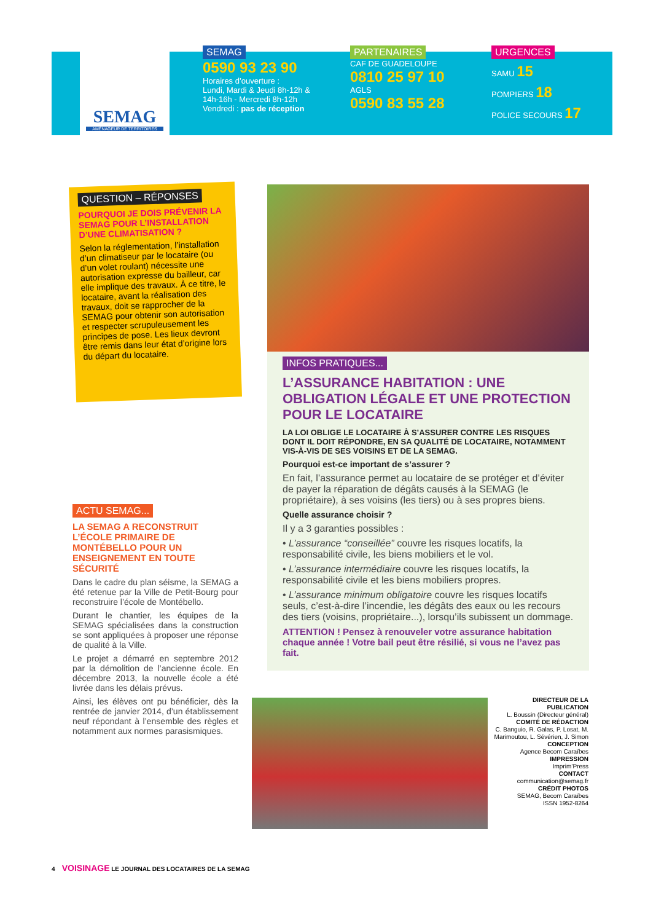SEMAG
AMÉNAGEUR DE TERRITOIRES
SEMAG
0590 93 23 90
Horaires d’ouverture :
Lundi, Mardi & Jeudi 8h-12h & 14h-16h - Mercredi 8h-12h
Vendredi : pas de réception
PARTENAIRES
CAF DE GUADELOUPE
0810 25 97 10
AGLS
0590 83 55 28
URGENCES
SAMU 15
POMPIERS 18
POLICE SECOURS 17
QUESTION – RÉPONSES
POURQUOI JE DOIS PRÉVENIR LA SEMAG POUR L’INSTALLATION D’UNE CLIMATISATION ?
Selon la réglementation, l’installation d’un climatiseur par le locataire (ou d’un volet roulant) nécessite une autorisation expresse du bailleur, car elle implique des travaux. À ce titre, le locataire, avant la réalisation des travaux, doit se rapprocher de la SEMAG pour obtenir son autorisation et respecter scrupuleusement les principes de pose. Les lieux devront être remis dans leur état d’origine lors du départ du locataire.
ACTU SEMAG...
LA SEMAG A RECONSTRUIT L’ÉCOLE PRIMAIRE DE MONTÉBELLO POUR UN ENSEIGNEMENT EN TOUTE SÉCURITÉ
Dans le cadre du plan séisme, la SEMAG a été retenue par la Ville de Petit-Bourg pour reconstruire l’école de Montébello.
Durant le chantier, les équipes de la SEMAG spécialisées dans la construction se sont appliquées à proposer une réponse de qualité à la Ville.
Le projet a démarré en septembre 2012 par la démolition de l’ancienne école. En décembre 2013, la nouvelle école a été livrée dans les délais prévus.
Ainsi, les élèves ont pu bénéficier, dès la rentrée de janvier 2014, d’un établissement neuf répondant à l’ensemble des règles et notamment aux normes parasismiques.
INFOS PRATIQUES...
L’ASSURANCE HABITATION : UNE OBLIGATION LÉGALE ET UNE PROTECTION POUR LE LOCATAIRE
LA LOI OBLIGE LE LOCATAIRE À S’ASSURER CONTRE LES RISQUES DONT IL DOIT RÉPONDRE, EN SA QUALITÉ DE LOCATAIRE, NOTAMMENT VIS-À-VIS DE SES VOISINS ET DE LA SEMAG.
Pourquoi est-ce important de s’assurer ?
En fait, l’assurance permet au locataire de se protéger et d’éviter de payer la réparation de dégâts causés à la SEMAG (le propriétaire), à ses voisins (les tiers) ou à ses propres biens.
Quelle assurance choisir ?
Il y a 3 garanties possibles :
• L’assurance “conseillée” couvre les risques locatifs, la responsabilité civile, les biens mobiliers et le vol.
• L’assurance intermédiaire couvre les risques locatifs, la responsabilité civile et les biens mobiliers propres.
• L’assurance minimum obligatoire couvre les risques locatifs seuls, c’est-à-dire l’incendie, les dégâts des eaux ou les recours des tiers (voisins, propriétaire...), lorsqu’ils subissent un dommage.
ATTENTION ! Pensez à renouveler votre assurance habitation chaque année ! Votre bail peut être résilié, si vous ne l’avez pas fait.
DIRECTEUR DE LA PUBLICATION
L. Boussin (Directeur général)
COMITÉ DE RÉDACTION
C. Banguio, R. Galas, P. Losat, M. Marimoutou, L. Sévérien, J. Simon
CONCEPTION
Agence Becom Caraïbes
IMPRESSION
Imprim’Press
CONTACT
communication@semag.fr
CRÉDIT PHOTOS
SEMAG, Becom Caraïbes
ISSN 1952-8264
4 VOISINAGE LE JOURNAL DES LOCATAIRES DE LA SEMAG